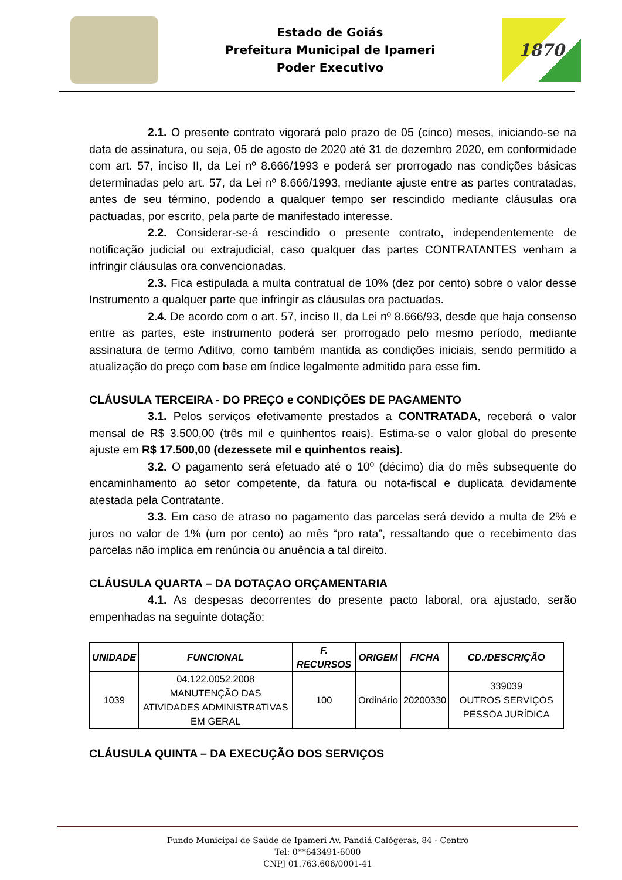Estado de Goiás
Prefeitura Municipal de Ipameri
Poder Executivo
1870
2.1. O presente contrato vigorará pelo prazo de 05 (cinco) meses, iniciando-se na data de assinatura, ou seja, 05 de agosto de 2020 até 31 de dezembro 2020, em conformidade com art. 57, inciso II, da Lei nº 8.666/1993 e poderá ser prorrogado nas condições básicas determinadas pelo art. 57, da Lei nº 8.666/1993, mediante ajuste entre as partes contratadas, antes de seu término, podendo a qualquer tempo ser rescindido mediante cláusulas ora pactuadas, por escrito, pela parte de manifestado interesse.
2.2. Considerar-se-á rescindido o presente contrato, independentemente de notificação judicial ou extrajudicial, caso qualquer das partes CONTRATANTES venham a infringir cláusulas ora convencionadas.
2.3. Fica estipulada a multa contratual de 10% (dez por cento) sobre o valor desse Instrumento a qualquer parte que infringir as cláusulas ora pactuadas.
2.4. De acordo com o art. 57, inciso II, da Lei nº 8.666/93, desde que haja consenso entre as partes, este instrumento poderá ser prorrogado pelo mesmo período, mediante assinatura de termo Aditivo, como também mantida as condições iniciais, sendo permitido a atualização do preço com base em índice legalmente admitido para esse fim.
CLÁUSULA TERCEIRA - DO PREÇO e CONDIÇÕES DE PAGAMENTO
3.1. Pelos serviços efetivamente prestados a CONTRATADA, receberá o valor mensal de R$ 3.500,00 (três mil e quinhentos reais). Estima-se o valor global do presente ajuste em R$ 17.500,00 (dezessete mil e quinhentos reais).
3.2. O pagamento será efetuado até o 10º (décimo) dia do mês subsequente do encaminhamento ao setor competente, da fatura ou nota-fiscal e duplicata devidamente atestada pela Contratante.
3.3. Em caso de atraso no pagamento das parcelas será devido a multa de 2% e juros no valor de 1% (um por cento) ao mês “pro rata”, ressaltando que o recebimento das parcelas não implica em renúncia ou anuência a tal direito.
CLÁUSULA QUARTA – DA DOTAÇAO ORÇAMENTARIA
4.1. As despesas decorrentes do presente pacto laboral, ora ajustado, serão empenhadas na seguinte dotação:
| UNIDADE | FUNCIONAL | F. RECURSOS | ORIGEM | FICHA | CD./DESCRIÇÃO |
| --- | --- | --- | --- | --- | --- |
| 1039 | 04.122.0052.2008 MANUTENÇÃO DAS ATIVIDADES ADMINISTRATIVAS EM GERAL | 100 | Ordinário | 20200330 | 339039 OUTROS SERVIÇOS PESSOA JURÍDICA |
CLÁUSULA QUINTA – DA EXECUÇÃO DOS SERVIÇOS
Fundo Municipal de Saúde de Ipameri Av. Pandiá Calógeras, 84 - Centro
Tel: 0**643491-6000
CNPJ 01.763.606/0001-41